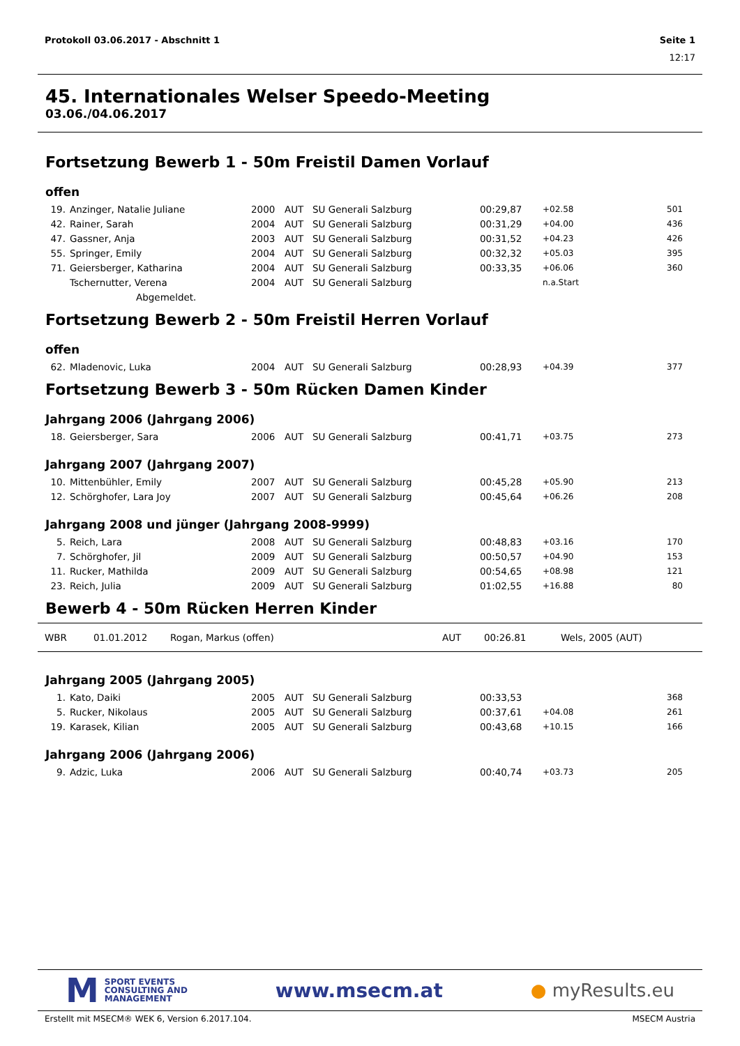Protokoll 03.06.2017 - Abschnitt 1 Seite 1
12:17
45. Internationales Welser Speedo-Meeting
03.06./04.06.2017
Fortsetzung Bewerb 1 - 50m Freistil Damen Vorlauf
offen
| 19. | Anzinger, Natalie Juliane | 2000 | AUT | SU Generali Salzburg | 00:29,87 | +02.58 | 501 |
| 42. | Rainer, Sarah | 2004 | AUT | SU Generali Salzburg | 00:31,29 | +04.00 | 436 |
| 47. | Gassner, Anja | 2003 | AUT | SU Generali Salzburg | 00:31,52 | +04.23 | 426 |
| 55. | Springer, Emily | 2004 | AUT | SU Generali Salzburg | 00:32,32 | +05.03 | 395 |
| 71. | Geiersberger, Katharina | 2004 | AUT | SU Generali Salzburg | 00:33,35 | +06.06 | 360 |
| | Tschernutter, Verena | 2004 | AUT | SU Generali Salzburg | | n.a.Start | |
| | Abgemeldet. | | | | | | |
Fortsetzung Bewerb 2 - 50m Freistil Herren Vorlauf
offen
| 62. | Mladenovic, Luka | 2004 | AUT | SU Generali Salzburg | 00:28,93 | +04.39 | 377 |
Fortsetzung Bewerb 3 - 50m Rücken Damen Kinder
Jahrgang 2006 (Jahrgang 2006)
| 18. | Geiersberger, Sara | 2006 | AUT | SU Generali Salzburg | 00:41,71 | +03.75 | 273 |
Jahrgang 2007 (Jahrgang 2007)
| 10. | Mittenbühler, Emily | 2007 | AUT | SU Generali Salzburg | 00:45,28 | +05.90 | 213 |
| 12. | Schörghofer, Lara Joy | 2007 | AUT | SU Generali Salzburg | 00:45,64 | +06.26 | 208 |
Jahrgang 2008 und jünger (Jahrgang 2008-9999)
| 5. | Reich, Lara | 2008 | AUT | SU Generali Salzburg | 00:48,83 | +03.16 | 170 |
| 7. | Schörghofer, Jil | 2009 | AUT | SU Generali Salzburg | 00:50,57 | +04.90 | 153 |
| 11. | Rucker, Mathilda | 2009 | AUT | SU Generali Salzburg | 00:54,65 | +08.98 | 121 |
| 23. | Reich, Julia | 2009 | AUT | SU Generali Salzburg | 01:02,55 | +16.88 | 80 |
Bewerb 4 - 50m Rücken Herren Kinder
| WBR | 01.01.2012 | Rogan, Markus (offen) | AUT | 00:26.81 | Wels, 2005 (AUT) |
Jahrgang 2005 (Jahrgang 2005)
| 1. | Kato, Daiki | 2005 | AUT | SU Generali Salzburg | 00:33,53 | | 368 |
| 5. | Rucker, Nikolaus | 2005 | AUT | SU Generali Salzburg | 00:37,61 | +04.08 | 261 |
| 19. | Karasek, Kilian | 2005 | AUT | SU Generali Salzburg | 00:43,68 | +10.15 | 166 |
Jahrgang 2006 (Jahrgang 2006)
| 9. | Adzic, Luka | 2006 | AUT | SU Generali Salzburg | 00:40,74 | +03.73 | 205 |
M
SPORT EVENTS
CONSULTING AND
MANAGEMENT
www.msecm.at ● myResults.eu
Erstellt mit MSECM® WEK 6, Version 6.2017.104. MSECM Austria